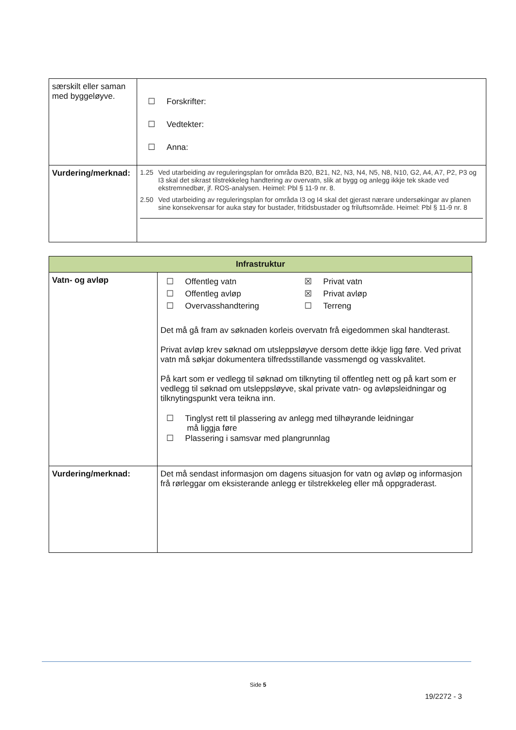| særskilt eller saman med byggeløyve. | ☐ Forskrifter: ☐ Vedtekter: ☐ Anna: |
| Vurdering/merknad: | 1.25 Ved utarbeiding av reguleringsplan for områda B20, B21, N2, N3, N4, N5, N8, N10, G2, A4, A7, P2, P3 og I3 skal det sikrast tilstrekkeleg handtering av overvatn, slik at bygg og anlegg ikkje tek skade ved ekstremnedbør, jf. ROS-analysen. Heimel: Pbl § 11-9 nr. 8. 2.50 Ved utarbeiding av reguleringsplan for områda I3 og I4 skal det gjerast nærare undersøkingar av planen sine konsekvensar for auka støy for bustader, fritidsbustader og friluftsområde. Heimel: Pbl § 11-9 nr. 8 |
| Infrastruktur | |
| --- | --- |
| Vatn- og avløp | / ☐ Offentleg vatn / ☒ Privat vatn / / ☐ Offentleg avløp / ☒ Privat avløp / / ☐ Overvasshandtering / ☐ Terreng / Det må gå fram av søknaden korleis overvatn frå eigedommen skal handterast. Privat avløp krev søknad om utsleppsløyve dersom dette ikkje ligg føre. Ved privat vatn må søkjar dokumentera tilfredsstillande vassmengd og vasskvalitet. På kart som er vedlegg til søknad om tilknyting til offentleg nett og på kart som er vedlegg til søknad om utsleppsløyve, skal private vatn- og avløpsleidningar og tilknytingspunkt vera teikna inn. ☐ Tinglyst rett til plassering av anlegg med tilhøyrande leidningar må liggja føre ☐ Plassering i samsvar med plangrunnlag |
| Vurdering/merknad: | Det må sendast informasjon om dagens situasjon for vatn og avløp og informasjon frå rørleggar om eksisterande anlegg er tilstrekkeleg eller må oppgraderast. |
Side 5
19/2272 - 3